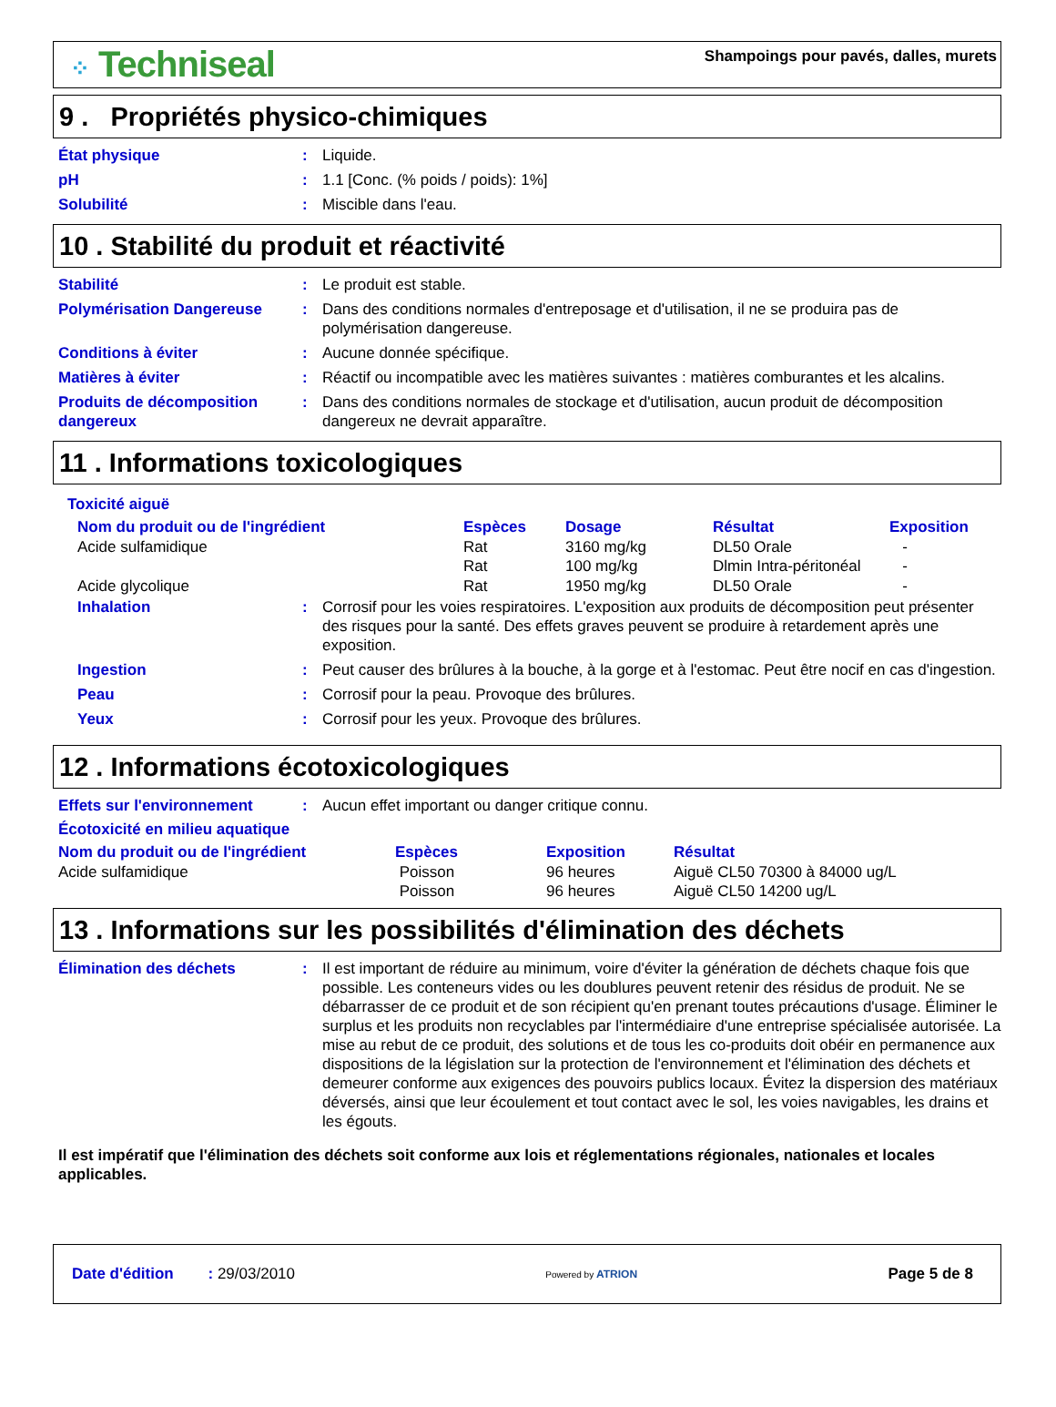⁘ Techniseal
Shampoings pour pavés, dalles, murets
9 . Propriétés physico-chimiques
État physique : Liquide.
pH : 1.1 [Conc. (% poids / poids): 1%]
Solubilité : Miscible dans l'eau.
10 . Stabilité du produit et réactivité
Stabilité : Le produit est stable.
Polymérisation Dangereuse : Dans des conditions normales d'entreposage et d'utilisation, il ne se produira pas de polymérisation dangereuse.
Conditions à éviter : Aucune donnée spécifique.
Matières à éviter : Réactif ou incompatible avec les matières suivantes : matières comburantes et les alcalins.
Produits de décomposition dangereux
: Dans des conditions normales de stockage et d'utilisation, aucun produit de décomposition dangereux ne devrait apparaître.
11 . Informations toxicologiques
Toxicité aiguë
| Nom du produit ou de l'ingrédient | Espèces | Dosage | Résultat | Exposition |
| --- | --- | --- | --- | --- |
| Acide sulfamidique | Rat | 3160 mg/kg | DL50 Orale | - |
| | Rat | 100 mg/kg | Dlmin Intra-péritonéal | - |
| Acide glycolique | Rat | 1950 mg/kg | DL50 Orale | - |
Inhalation : Corrosif pour les voies respiratoires. L'exposition aux produits de décomposition peut présenter des risques pour la santé. Des effets graves peuvent se produire à retardement après une exposition.
Ingestion : Peut causer des brûlures à la bouche, à la gorge et à l'estomac. Peut être nocif en cas d'ingestion.
Peau : Corrosif pour la peau. Provoque des brûlures.
Yeux : Corrosif pour les yeux. Provoque des brûlures.
12 . Informations écotoxicologiques
Effets sur l'environnement : Aucun effet important ou danger critique connu.
Écotoxicité en milieu aquatique
| Nom du produit ou de l'ingrédient | Espèces | Exposition | Résultat |
| --- | --- | --- | --- |
| Acide sulfamidique | Poisson | 96 heures | Aiguë CL50 70300 à 84000 ug/L |
| | Poisson | 96 heures | Aiguë CL50 14200 ug/L |
13 . Informations sur les possibilités d'élimination des déchets
Élimination des déchets : Il est important de réduire au minimum, voire d'éviter la génération de déchets chaque fois que possible. Les conteneurs vides ou les doublures peuvent retenir des résidus de produit. Ne se débarrasser de ce produit et de son récipient qu'en prenant toutes précautions d'usage. Éliminer le surplus et les produits non recyclables par l'intermédiaire d'une entreprise spécialisée autorisée. La mise au rebut de ce produit, des solutions et de tous les co-produits doit obéir en permanence aux dispositions de la législation sur la protection de l'environnement et l'élimination des déchets et demeurer conforme aux exigences des pouvoirs publics locaux. Évitez la dispersion des matériaux déversés, ainsi que leur écoulement et tout contact avec le sol, les voies navigables, les drains et les égouts.
Il est impératif que l'élimination des déchets soit conforme aux lois et réglementations régionales, nationales et locales applicables.
Date d'édition : 29/03/2010
Powered by ATRION
Page 5 de 8